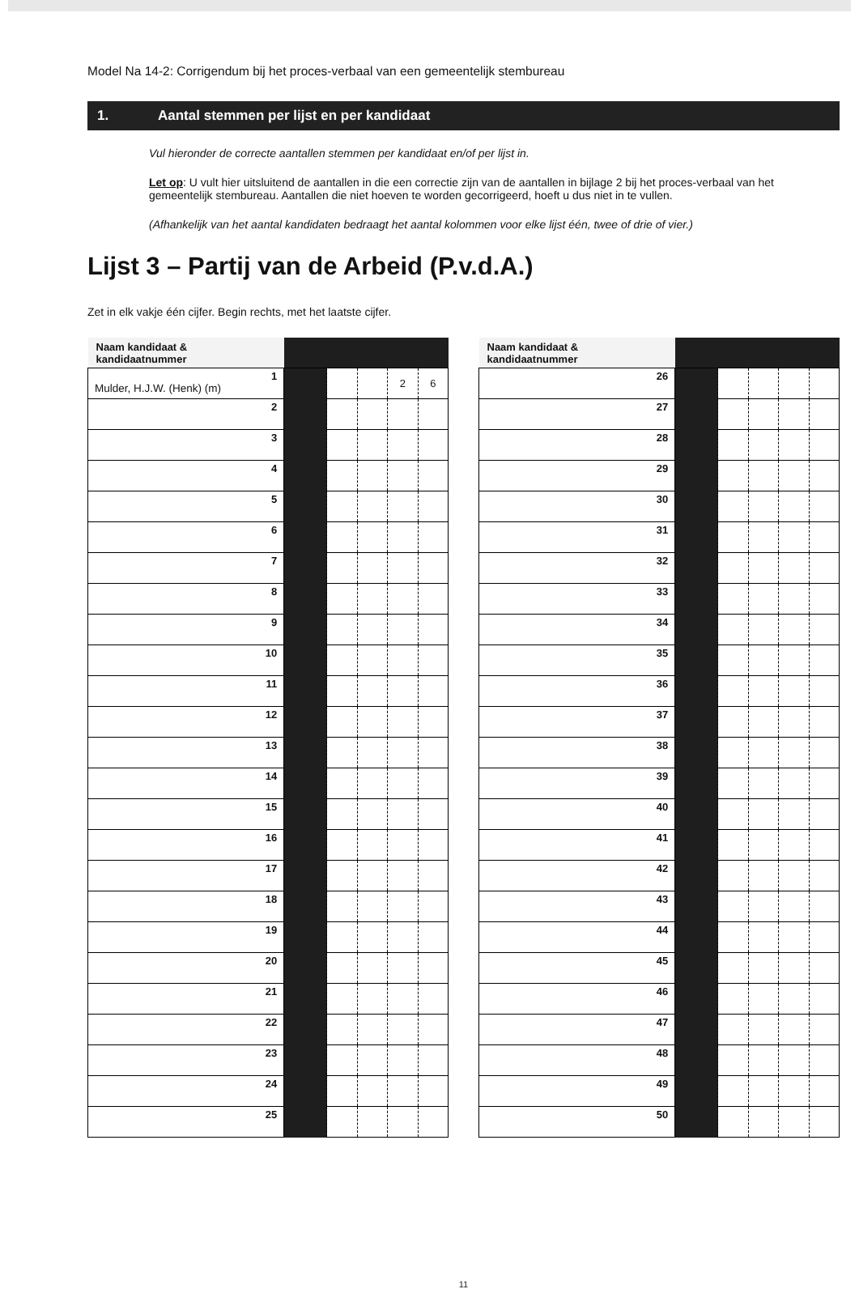Model Na 14-2: Corrigendum bij het proces-verbaal van een gemeentelijk stembureau
1. Aantal stemmen per lijst en per kandidaat
Vul hieronder de correcte aantallen stemmen per kandidaat en/of per lijst in.
Let op: U vult hier uitsluitend de aantallen in die een correctie zijn van de aantallen in bijlage 2 bij het proces-verbaal van het gemeentelijk stembureau. Aantallen die niet hoeven te worden gecorrigeerd, hoeft u dus niet in te vullen.
(Afhankelijk van het aantal kandidaten bedraagt het aantal kolommen voor elke lijst één, twee of drie of vier.)
Lijst 3 – Partij van de Arbeid (P.v.d.A.)
Zet in elk vakje één cijfer. Begin rechts, met het laatste cijfer.
| Naam kandidaat & kandidaatnummer | | | | | |
| --- | --- | --- | --- | --- | --- |
| 1 Mulder, H.J.W. (Henk) (m) | | | | 2 | 6 |
| 2 | | | | | |
| 3 | | | | | |
| 4 | | | | | |
| 5 | | | | | |
| 6 | | | | | |
| 7 | | | | | |
| 8 | | | | | |
| 9 | | | | | |
| 10 | | | | | |
| 11 | | | | | |
| 12 | | | | | |
| 13 | | | | | |
| 14 | | | | | |
| 15 | | | | | |
| 16 | | | | | |
| 17 | | | | | |
| 18 | | | | | |
| 19 | | | | | |
| 20 | | | | | |
| 21 | | | | | |
| 22 | | | | | |
| 23 | | | | | |
| 24 | | | | | |
| 25 | | | | | |
| Naam kandidaat & kandidaatnummer | | | | | |
| --- | --- | --- | --- | --- | --- |
| 26 | | | | | |
| 27 | | | | | |
| 28 | | | | | |
| 29 | | | | | |
| 30 | | | | | |
| 31 | | | | | |
| 32 | | | | | |
| 33 | | | | | |
| 34 | | | | | |
| 35 | | | | | |
| 36 | | | | | |
| 37 | | | | | |
| 38 | | | | | |
| 39 | | | | | |
| 40 | | | | | |
| 41 | | | | | |
| 42 | | | | | |
| 43 | | | | | |
| 44 | | | | | |
| 45 | | | | | |
| 46 | | | | | |
| 47 | | | | | |
| 48 | | | | | |
| 49 | | | | | |
| 50 | | | | | |
11